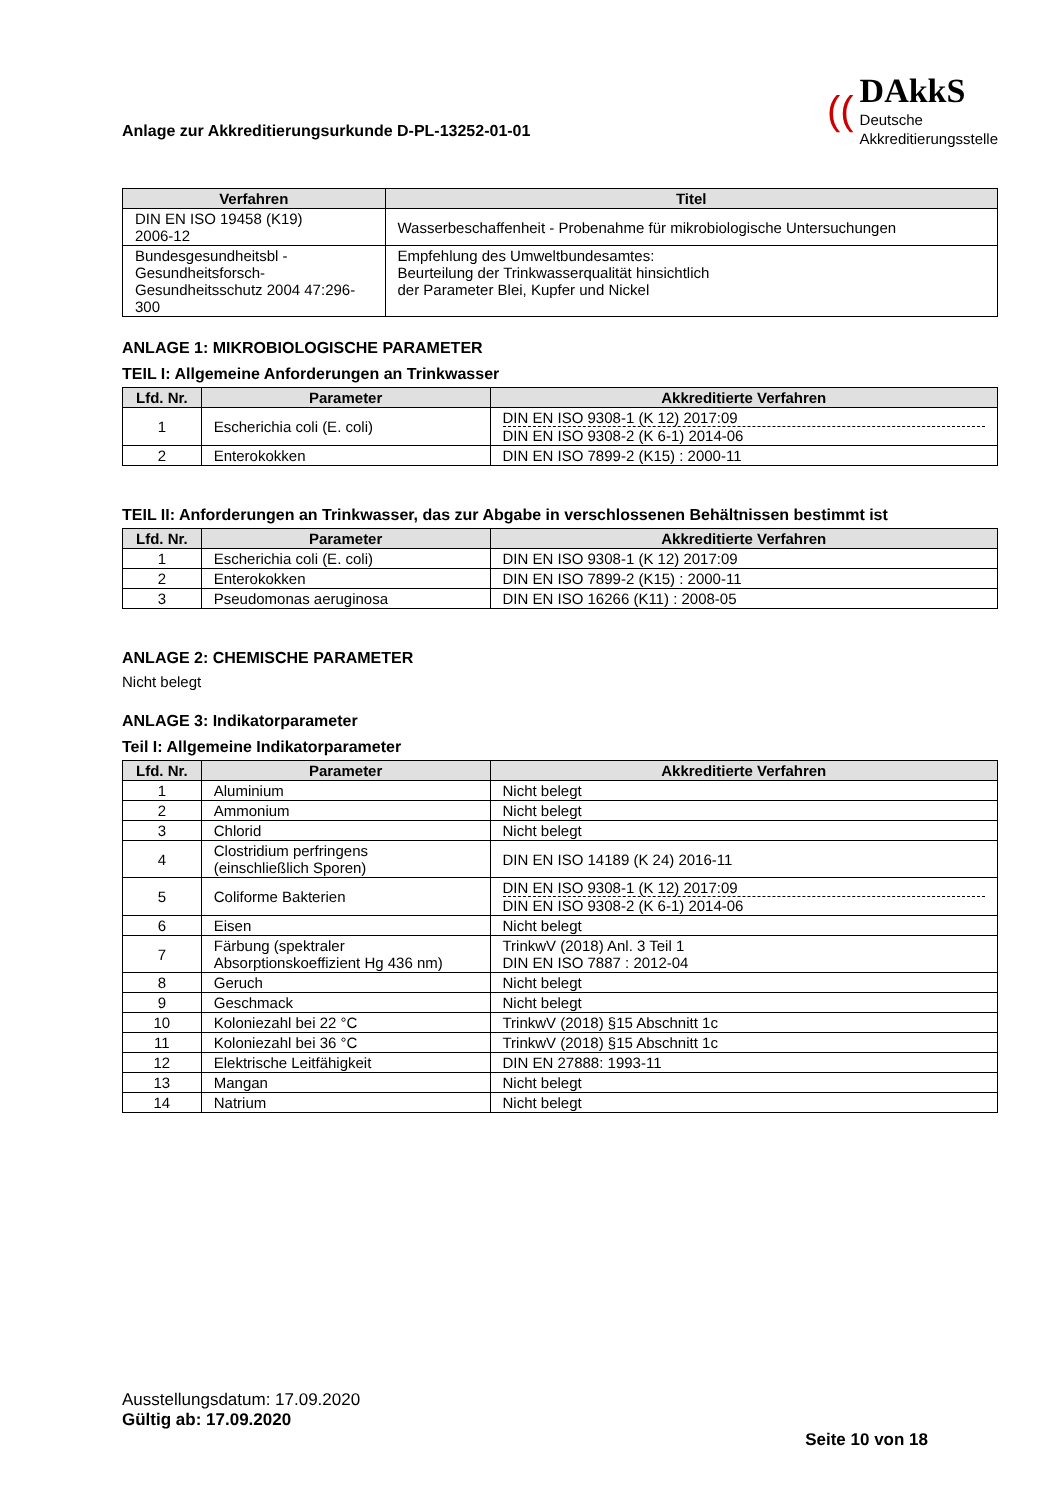Anlage zur Akkreditierungsurkunde D-PL-13252-01-01
((
DAkkS
Deutsche
Akkreditierungsstelle
| Verfahren | Titel |
| --- | --- |
| DIN EN ISO 19458 (K19) 2006-12 | Wasserbeschaffenheit - Probenahme für mikrobiologische Untersuchungen |
| Bundesgesundheitsbl - Gesundheitsforsch-Gesundheitsschutz 2004 47:296-300 | Empfehlung des Umweltbundesamtes: Beurteilung der Trinkwasserqualität hinsichtlich der Parameter Blei, Kupfer und Nickel |
ANLAGE 1: MIKROBIOLOGISCHE PARAMETER
TEIL I: Allgemeine Anforderungen an Trinkwasser
| Lfd. Nr. | Parameter | Akkreditierte Verfahren |
| --- | --- | --- |
| 1 | Escherichia coli (E. coli) | DIN EN ISO 9308-1 (K 12) 2017:09 DIN EN ISO 9308-2 (K 6-1) 2014-06 |
| 2 | Enterokokken | DIN EN ISO 7899-2 (K15) : 2000-11 |
TEIL II: Anforderungen an Trinkwasser, das zur Abgabe in verschlossenen Behältnissen bestimmt ist
| Lfd. Nr. | Parameter | Akkreditierte Verfahren |
| --- | --- | --- |
| 1 | Escherichia coli (E. coli) | DIN EN ISO 9308-1 (K 12) 2017:09 |
| 2 | Enterokokken | DIN EN ISO 7899-2 (K15) : 2000-11 |
| 3 | Pseudomonas aeruginosa | DIN EN ISO 16266 (K11) : 2008-05 |
ANLAGE 2: CHEMISCHE PARAMETER
Nicht belegt
ANLAGE 3: Indikatorparameter
Teil I: Allgemeine Indikatorparameter
| Lfd. Nr. | Parameter | Akkreditierte Verfahren |
| --- | --- | --- |
| 1 | Aluminium | Nicht belegt |
| 2 | Ammonium | Nicht belegt |
| 3 | Chlorid | Nicht belegt |
| 4 | Clostridium perfringens (einschließlich Sporen) | DIN EN ISO 14189 (K 24) 2016-11 |
| 5 | Coliforme Bakterien | DIN EN ISO 9308-1 (K 12) 2017:09 DIN EN ISO 9308-2 (K 6-1) 2014-06 |
| 6 | Eisen | Nicht belegt |
| 7 | Färbung (spektraler Absorptionskoeffizient Hg 436 nm) | TrinkwV (2018) Anl. 3 Teil 1 DIN EN ISO 7887 : 2012-04 |
| 8 | Geruch | Nicht belegt |
| 9 | Geschmack | Nicht belegt |
| 10 | Koloniezahl bei 22 °C | TrinkwV (2018) §15 Abschnitt 1c |
| 11 | Koloniezahl bei 36 °C | TrinkwV (2018) §15 Abschnitt 1c |
| 12 | Elektrische Leitfähigkeit | DIN EN 27888: 1993-11 |
| 13 | Mangan | Nicht belegt |
| 14 | Natrium | Nicht belegt |
Ausstellungsdatum: 17.09.2020
Gültig ab: 17.09.2020
Seite 10 von 18